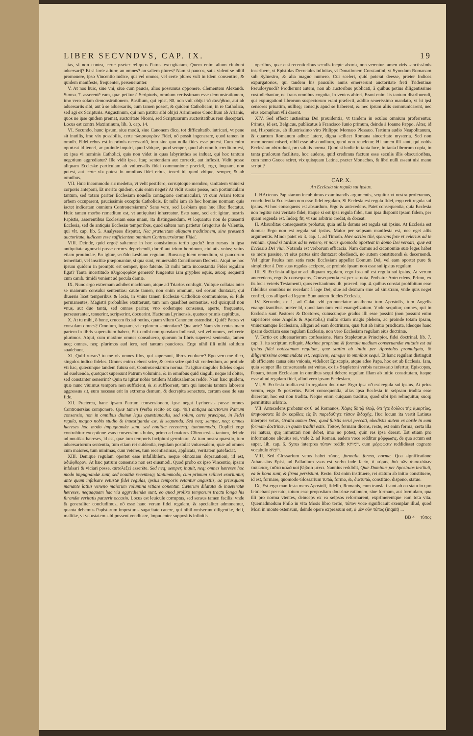LIBER SECVNDVS, CAP. IX. 19
tas, si non contra, certe præter reliquos Patres excogitatam. Quem enim alium citabunt aduersarij? Et si forte alium: an omnes? an saltem plures? Nam si paucos, satis vident se nihil promouere, ipso Vincentio iudice, qui vel omnes, vel certe plures vult in idem consentire, & quidem manifeste, frequenter, perseueranter.
V. At nos huic, siue vni, siue cum paucis, alios possumus opponere. Clementem Alexandr. Stoma. 7. asserentē eam, quæ petitur è Scripturis, omnium certissimam esse demonstrationem, imo vero solam demonstrationem. Basilium, qui epist. 80. non vult obijci τὰ συνήθεια, aut ab aduersariis sibi, aut à se aduersariis, cum tamen posset, & quidem Catholicam, in re Catholica, sed agi ex Scripturis. Augustinum, qui non patitur sibi obijci Ariminense Concilium ab Arianis, quos ne ipse quidem premat, auctoritate Niceni, sed Scripturarum auctoritatibus rem disceptari. Locus est contra Maximinum, lib. 3. cap. 14.
VI. Secundo, hunc ipsum, siue modū, siue Canonem dico, tot difficultatib. intricari, vt pene sit inutilis, imo vix possibilis, certe πληροφορίαν Fidei, nō possit ingenerare, quod tamen in omnib. Fidei rebus est in primis necessariū, imo sine quo nulla fides esse potest. Cum enim oporteat id teneri, ac proinde inquiri, quod vbique, quod semper, quod ab omnib. creditum est, ex ipsa vi nominis Catholici, quis non videt in quas labyrinthos se induat, qui hoc tantum negotium aggrediatur? Ille vidit ipse. Itaq; sententiam aut correxit, aut inflexit. Vidit posse aliquam Ecclesiæ particulam ab vniuersalis fidei communione præcidi, ergo, inquam, non potest, aut certe vix potest in omnibus fidei rebus, teneri id, quod vbique, semper, & ab omnibus.
VII. Huic incommodo sic medetur, vt velit pestifero, corruptoque membro, sanitatem vniuersi corporis anteponi, Et merito quidem, quis enim neget? At vidit rursus posse, non portiunculam tantum, sed totam pariter Ecclesiam nouella contagione commaculari, vt cum Ariani totum orbem occuparent, paucissimis exceptis Catholicis. Et mihi iam ab hoc homine normam quis iactet indicatam omnium Controuersiarum? Sane vero, sed Lesbiam quæ huc illuc flectatur. Huic tamen morbo remedium est, vt antiquitati inhæreatur. Esto sane, sed erit igitur, nostris Papistis, asserentibus Ecclesiam esse unam, ita distinguendum, vt loquantur non de præsenti Ecclesia, sed de antiquis Ecclesiæ temporibus, quod saltem non patietur Gregorius de Valentia, qui vlt. cap. lib. 5. Analyseos disputat, Nec præteritam aliquam traditionem, sine præsenti auctoritate, iudicem esse sufficientem omnium Controuersiarum Fidei.
VIII. Deinde, quid ergo? saltemne in hoc consistimus tertio gradu? Imo rursus in ipsa antiquitate agnoscit posse errores deprehendi, duorū aut trium hominum, ciuitatis vnius: vnius etiam prouinciæ. En igitur, secūdo Lesbiam regulam. Rursusq; idem remedium, vt paucorum temeritati, vel inscitiæ præponantur, si qua sunt, vniuersaliū Conciliorum Decreta. Atqui ne hoc ipsum quidem in promptu est semper, ipso fatente. Et mihi tanta inconstantia Fidei regulam figat? Tanta incertitudo πληροφορίαν generet? Iungentur iam gryphes equis, æuoq; sequenti cum canib. timidi venient ad pocula damæ.
IX. Nunc ergo extremam adhibet machinam, atque ad Triarios confugit. Vultque collatas inter se maiorum consului sententias: caute tamen, non enim omnium, sed eorum duntaxat, qui diuersis licet temporibus & locis, in vnius tamen Ecclesiæ Catholicæ communione, & Fide permanentes, Magistri probabiles exstiterunt, tum non quaslibet sententias, sed quicquid non vnus, aut duo tantū, sed omnes pariter, vno eodemque consensu, aperte, frequenter, perseueranter, tenuerint, scripserint, docuerint. Hactenus Lyrinensis, quatuor primis capitibus.
X. At tu mihi, ô bone, crucem fixisti potius, quam vllum Canonem ostendisti. Quid? Patres vt consulam omnes? Omnium, inquam, vt explorem sententiam? Qua arte? Nam vix centesimam partem in libris superstitem habeo. Et tu mihi non quosdam indicasti, sed vel omnes, vel certe plurimos. Atqui, cum maxime omnes consuluero, quorum in libris superest sententia, tamen neq; omnes, neq; plurimos aud iero, sed tantum pauciores. Ergo nihil illi mihi solidum suadebunt.
XI. Quid rursus? tu me vis omnes illos, qui supersunt, libros euoluere? Ego vero me dico, singulos indico fideles. Omnes enim debent scire, & certo scire quid sit credendum, ac proinde vti hac, quæcunque tandem futura est, Controuersiarum norma. Tu igitur singulos fideles cogas ad euoluenda, quotquot supersunt Patrum volumina, & in omnibus quid singuli, neque id obiter, sed constanter senserint? Quin tu igitur nobis totidem Mathusalemos redde. Nam hæc quidem, quæ nunc viuimus tempora non sufficient, & si sufficerent, tum qui iuuenis tantum laborem aggressus sit, eum necesse erit in extrema demum, & decrepita senectute, certum esse de sua fide.
XII. Præterea, hanc ipsam Patrum consensionem, ipse negat Lyrinensis posse omnes Controuersias componere. Quæ tamen (verba recito ex cap. 49.) antiqua sanctorum Patrum consensio, non in omnibus diuinæ legis quæstiunculis, sed solum, certe præcipue, in Fidei regula, magno nobis studio & inuestiganda est, & sequenda. Sed neq; semper, neq; omnes hæreses hoc modo impugnandæ sunt, sed nouitiæ recentesq; tantummodo. Duplici ergo contrahitur exceptione vsus consensionis huius, primo ad maiores Cōtrouersias tantum, deinde ad nouitias hæreses, id est, quæ tum temporis incipiunt germinare. At tum nostra quæstio, tum aduersariorum sententia, tum etiam rei euidentia, regulam postulat vniuersalem, quæ ad omnes cum maiores, tum minimas, cum veteres, tum recentissimas, applicata, veritatem patefaciat.
XIII. Denique regulam oportet esse infallibilem, neque obnoxiam deprauationi, id est, ἀδιάφθορον. At hæc patrum consensio non est eiusmodi. Quod probo ex ipso Vincentio, ipsam infalsari & viciari posse, αὐτολεξεὶ asserēte. Sed neq; semper, inquit, neq; omnes hæreses hoc modo impugnandæ sunt, sed nouitiæ recentesq; tantummodo, cum primum scilicet exoriuntur, ante quam infalsare vetustæ fidei regulas, ipsius temporis vetantur angustiis, ac priusquam manante latius veneno maiorum volumina vitiare conentur. Cæterum dilatatæ & inueteratæ hæreses, nequaquam hac via aggrediendæ sunt, eo quod prolixo temporum tractu longa his furandæ veritatis patuerit occasio. Locus est leuicule corruptus, sed sensus tamen facilis: vnde & generaliter concludimus, nō esse hanc veram fidei regulam, & specialiter admonemur, quanta debemus Papistarum imposturas sagacitate cauere, qui nihil omiserunt diligentiæ, doli, malitiæ, vt vetustatem sibi possent vendicare, impudenter suppositis infinitis
operibus, quæ etsi recentioribus seculis inepte aborta, non verentur tamen viris sanctissimis inscribere, vt Epistolas Decretales infinitas, vt Donationem Constantini, vt Synodum Romanam sub Syluestro, & alia magno numero. Cui sceleri, quid poterat deesse, præter Indices expurgatorios, qui tandem his pauculis annis emerserunt auctoritate freti Tridentinæ Pseudosynodi? Prodierunt autem, non ab auctoribus publicati, à quibus potius diligentissime custodiebantur, ne fraus omnibus cognita, in ventos abiret. Erant enim iis tantum distribuendi, qui expurgationi librorum suspectorum erant præfecti, addito seuerissimo mandato, vt hi ipsi censores priuatim, nullisq; conscijs apud se haberent, & nec ipsum aliis communicarent, nec eius exemplum vlli darent.
XIV. Sed effecit iustissima Dei prouidentia, vt tandem in oculos omnium proferrentur. Primus, id est, Belgicus, publicatus à Francisco Iunio primum, deinde à Ioanne Pappo. Alter, id est, Hispanicus, ab illustrissimo viro Philippo Mornæo Plessæo. Tertium audio Neapolitanum, & quartum Romanum adhuc latere, digna scilicet Romana sinceritate mysteria. Sed non meminerunt miseri, nihil esse absconditum, quod non reueletur. Hi tamen illi sunt, qui nobis Ecclesiam obtrudunt, pro salutis norma. Quod si hodie in tanta luce, in tanta librorum copia, in tanta prælorum facilitate, hoc audens, quid credimus factum esse seculis illis obscurioribus, cum nemo Græce sciret, vix quisquam Latine, præter Monachos, & libri nulli essent nisi manu scripti?
CAP. X.
An Ecclesia sit regula sui ipsius.
I. HActenus Papistarum incubuimus examinandis argumentis, sequitur vt nostra proferamus, concludentia Ecclesiam non esse fidei regulam. Si Ecclesia est regula fidei, ergo erit regula sui ipsius. At hoc consequens est absurdum. Ergo & antecedens. Patet consequentia, quia Ecclesia non regitur nisi veritate fidei, itaque si est ipsa regula fidei, tum ipsa disponit ipsam fidem, per quam regenda est. Indeq; fit, vt suo arbitrio credat, & doceat.
II. Absurditas consequentis probatur, quia nulla domus est regula sui ipsius. At Ecclesia est domus: Ergo non est regula sui ipsius. Maior per seipsam manifesta est, nec eget aliis argumentis. Minor patet ex 3. cap. 1. ad Timoth. Hæc scribo tibi, sperans fore vt celerius ad te veniam. Quod si tardius ad te venero, vt noris quomodo oporteat in domo Dei versari, quæ est Ecclesia Dei viui. Notanda est verborum efficacia. Nam domus ad œconomiæ suæ leges habet se mere passiue, vt eius partes sint duntaxat obediendi, nō autem constituendi & decernendi. Vel igitur Paulus non satis recte Ecclesiam appellat Domum Dei, vel eam oportet pure & simpliciter à Deo suas regulas accipere, ac proinde ipsam non esse sui ipsius regulam.
III. Si Ecclesia alligatur ad aliquam regulam, ergo ipsa nō est regula sui ipsius. At verum antecedens, ergo & consequens. Consequentia est per se nota. Probatur Antecedens. Primo, ex iis locis veteris Testamenti, quos recitauimus lib. præced. cap. 4. quibus constat prohibitum esse fidelibus omnibus ne recedant à lege Dei, siue ad dextram siue ad sinistram, vnde quis neget confici, eos alligari ad legem: Sunt autem fideles Ecclesia.
IV. Secundo, ex 1. ad Galat. vbi pronunciatur anathema tum Apostolis, tum Angelis euangelizantibus præter id, quod iam tum erat euangelizatum. Vnde sequitur, omnes, qui in Ecclesia sunt Pastores & Doctores, cuiuscunque gradus illi esse possint (non possunt enim superiores esse Angelis & Apostolis,) multo etiam magis plebem, ac proinde totam ipsam, vniuersamque Ecclesiam, alligari ad eam doctrinam, quæ fuit ab initio prædicata, ideoque hanc ipsam doctriam esse regulam Ecclesiæ, non vero Ecclesiam regulam eius doctrinæ.
V. Tertio ex aduersariorum confessione. Nam Stapletonus Principior. fidei doctrinal. lib. 7. cap. 1. ita scriptum reliquit, Maxime proprium & formale medium conseruandæ vnitatis est ad ipsius fidei notissimam regulam, quæ statim ab initio per Apostolos promulgata, & diligentissime commendata est, respicere, eamque in omnibus sequi. Et hanc regulam distinguit ab efficiente causa eius vnionis, videlicet Episcopis, atque adeo Papa, hoc est ab Ecclesia. Iam, quia semper illa conseruanda est vnitas, ex iis Stapletoni verbis necessario infertur, Episcopos, Papam, totam Ecclesiam in omnibus sequi debere regulam illam ab initio constitutam, itaque esse aliud regulam fidei, aliud vero ipsam Ecclesiam.
VI. Si Ecclesia tradita est in regulam doctrinæ: Ergo ipsa nō est regula sui ipsius. At prius verum, ergo & posterius. Patet consequentia, alias ipsa Ecclesia in seipsam tradita esse diceretur, hoc est non tradita. Neque enim cuiquam traditur, quod sibi ipsi relinquitur, suoq; permittitur arbitrio.
VII. Antecedens probatur ex 6. ad Romanos, Χάρις δὲ τῷ Θεῷ, ὅτι ἦτε δοῦλοι τῆς ἁμαρτίας, ὑπηκούσατε δὲ ἐκ καρδίας εἰς ὃν παρεδόθητε τύπον διδαχῆς. Huc locum ita vertit Latinus interpres vetus, Gratia autem Deo, quod fuistis serui peccati, obedistis autem ex corde in eam formam doctrinæ, in quam traditi estis. Τύπον, formam dicens, recte, est enim forma, certa illa rei natura, quę immutari non debet, imo nō potest, quin res ipsa dereat. Est etiam pro informatione alicuius rei, vnde 2. ad Roman. eadem voce redditur μόρφωσις, de qua actum est super. lib. cap. 6. Syrus interpres τύπον reddit דמותא, cum μόρφωσιν reddidisset cognato vocabulo דומיא.
VIII. Sed Glossarium vetus habet τύπος, formula, forma, norma. Qua significatione Athanasius Epist. ad Palladium vsus est verbo inde facto, ὁ κύριος διὰ τῶν ἀποστόλων τυπώσας, ταῦτα καλὰ καὶ βέβαια μένει. Nannius reddidit, Quæ Dominus per Apostolos instituit, ea & bona sunt, & firma persistunt. Recte. Est enim instituere, rei statum ab initio constituere, id est, formare, quomodo Glossarium τυπῶ, formo, &, διατυπῶ, constituo, dispono, statuo.
IX. Est ergo manifesta mens Apostoli, fidelib. Romanis, cum translati sunt ab eo statu in quo fetuiebant peccato, totum esse propositam doctrinæ rationem, siue formam, aut formulam, qua illi pro norma vtentes, deinceps ex ea seipsos reformarent, exprimerentque eam tota vita. Quemadmodum Philo in vita Mosis libro tertio, τύπον voce significauit exemplar illud, quod Mosi in monte ostensum, deinde opere expressum est, ὁ μὲν οὖν τύπος (inquit) ...
BB 4 τύπος